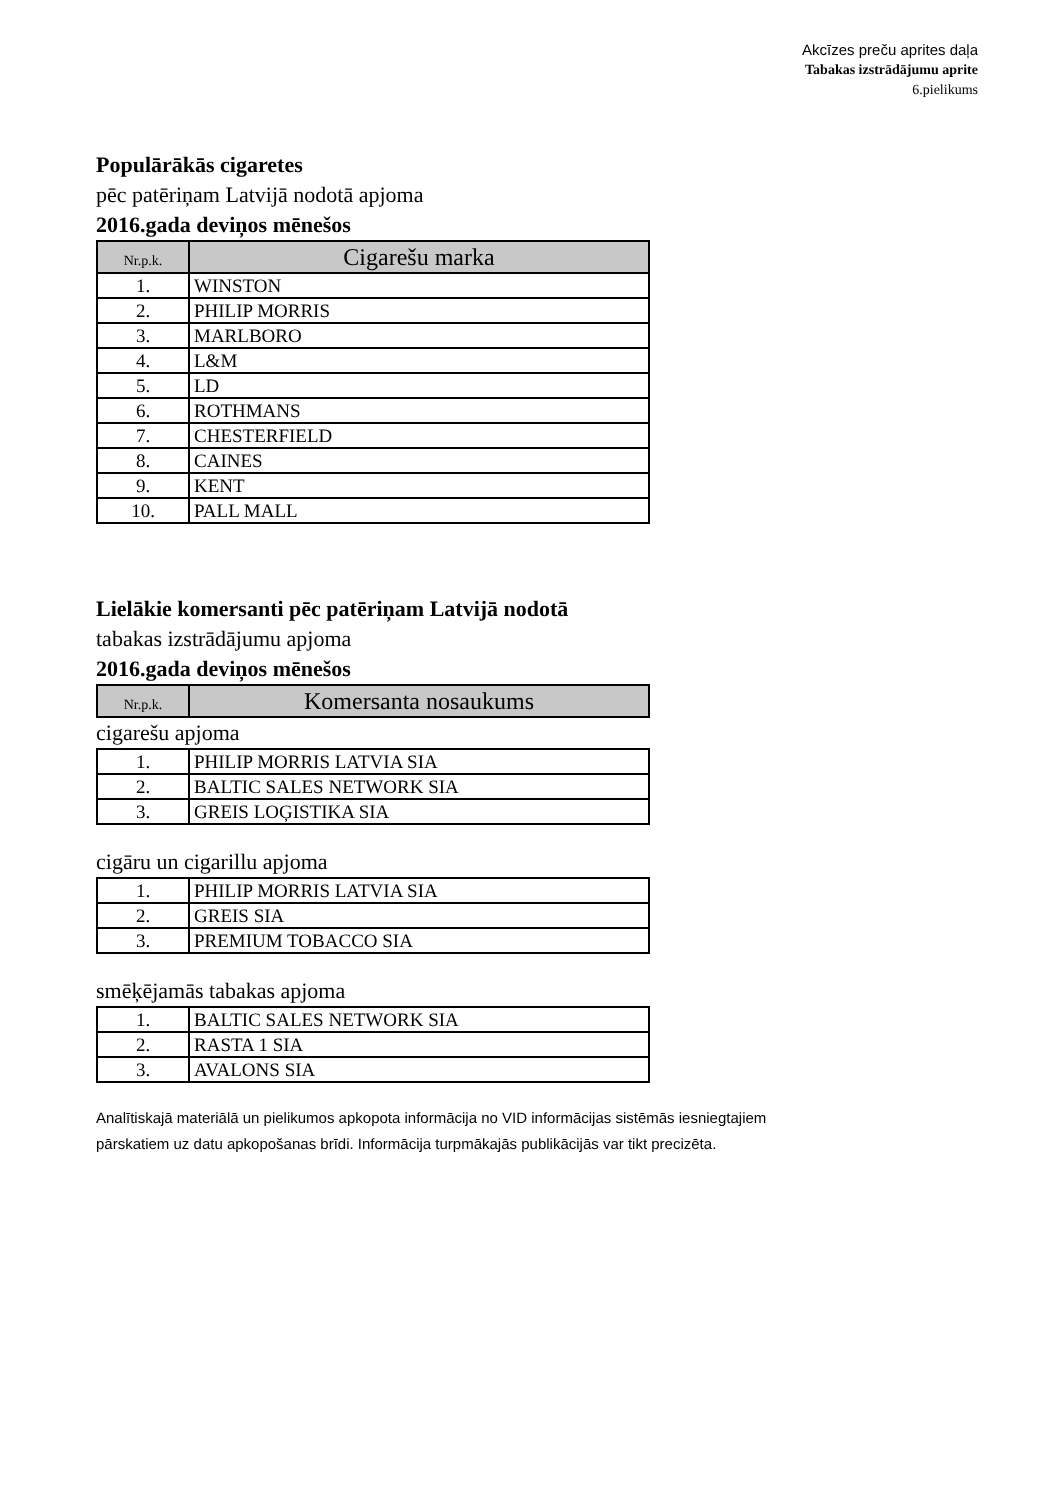Akcīzes preču aprites daļa
Tabakas izstrādājumu aprite
6.pielikums
Populārākās cigaretes
pēc patēriņam Latvijā nodotā apjoma
2016.gada deviņos mēnešos
| Nr.p.k. | Cigarešu marka |
| --- | --- |
| 1. | WINSTON |
| 2. | PHILIP MORRIS |
| 3. | MARLBORO |
| 4. | L&M |
| 5. | LD |
| 6. | ROTHMANS |
| 7. | CHESTERFIELD |
| 8. | CAINES |
| 9. | KENT |
| 10. | PALL MALL |
Lielākie komersanti pēc patēriņam Latvijā nodotā
tabakas izstrādājumu apjoma
2016.gada deviņos mēnešos
| Nr.p.k. | Komersanta nosaukums |
| --- | --- |
cigarešu apjoma
| 1. | PHILIP MORRIS LATVIA SIA |
| 2. | BALTIC SALES NETWORK SIA |
| 3. | GREIS LOĢISTIKA SIA |
cigāru un cigarillu apjoma
| 1. | PHILIP MORRIS LATVIA SIA |
| 2. | GREIS SIA |
| 3. | PREMIUM TOBACCO SIA |
smēķējamās tabakas apjoma
| 1. | BALTIC SALES NETWORK SIA |
| 2. | RASTA 1 SIA |
| 3. | AVALONS SIA |
Analītiskajā materiālā un pielikumos apkopota informācija no VID informācijas sistēmās iesniegtajiem
pārskatiem uz datu apkopošanas brīdi. Informācija turpmākajās publikācijās var tikt precizēta.